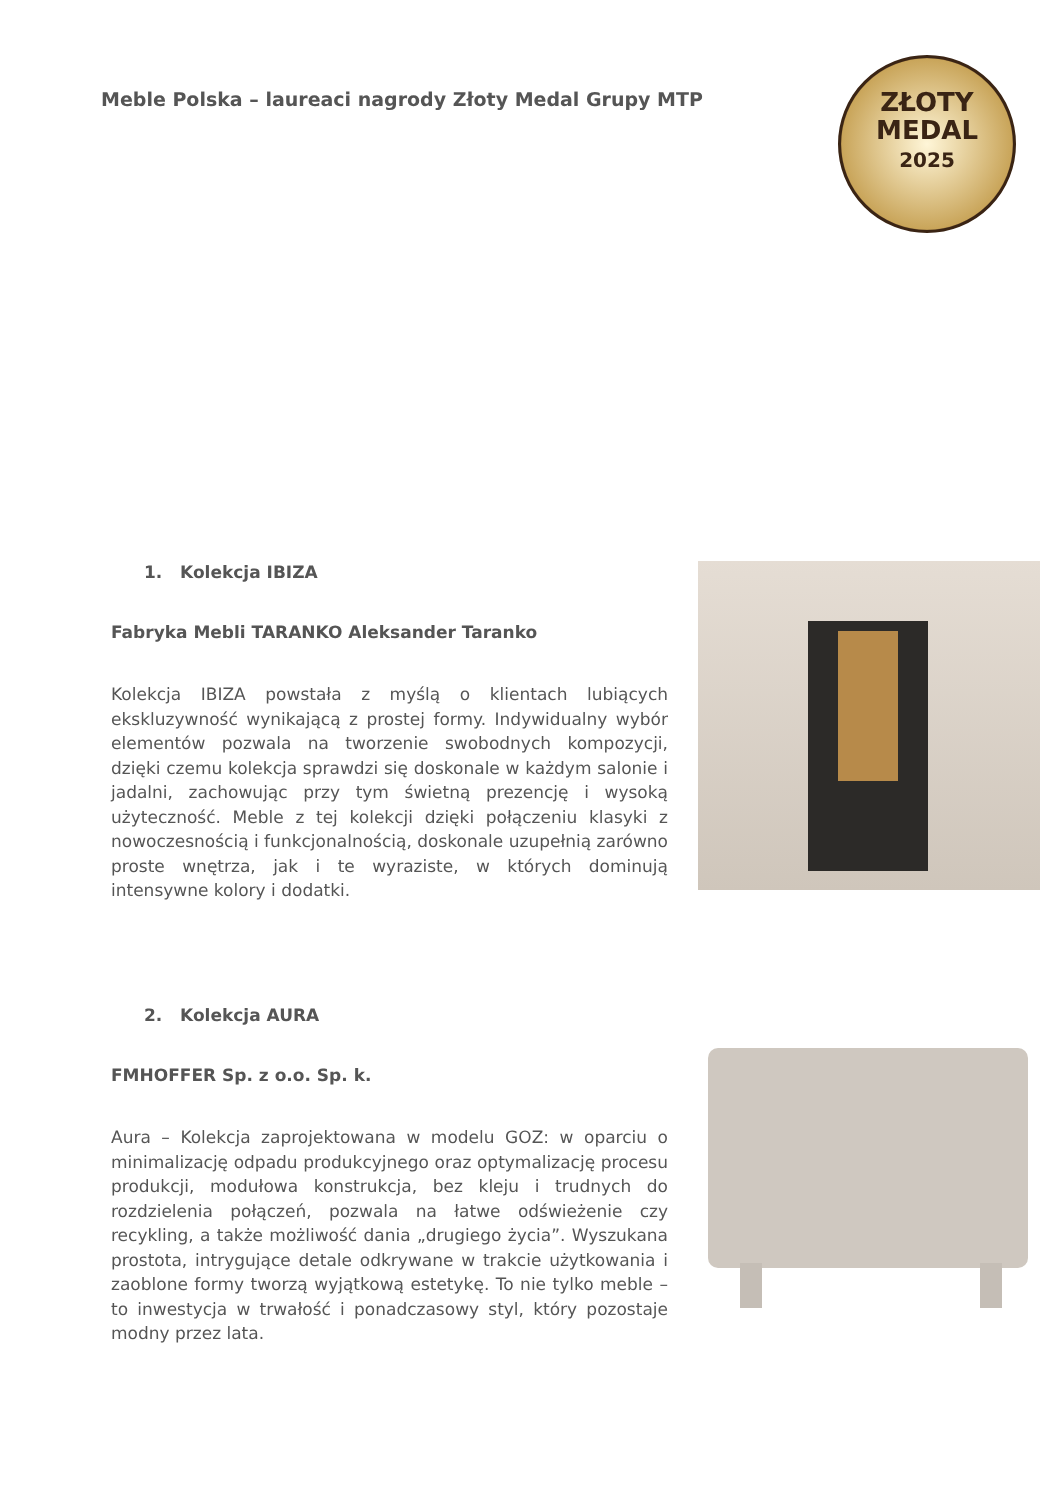Meble Polska – laureaci nagrody Złoty Medal Grupy MTP
ZŁOTY
MEDAL
2025
1. Kolekcja IBIZA
Fabryka Mebli TARANKO Aleksander Taranko
Kolekcja IBIZA powstała z myślą o klientach lubiących ekskluzywność wynikającą z prostej formy. Indywidualny wybór elementów pozwala na tworzenie swobodnych kompozycji, dzięki czemu kolekcja sprawdzi się doskonale w każdym salonie i jadalni, zachowując przy tym świetną prezencję i wysoką użyteczność. Meble z tej kolekcji dzięki połączeniu klasyki z nowoczesnością i funkcjonalnością, doskonale uzupełnią zarówno proste wnętrza, jak i te wyraziste, w których dominują intensywne kolory i dodatki.
2. Kolekcja AURA
FMHOFFER Sp. z o.o. Sp. k.
Aura – Kolekcja zaprojektowana w modelu GOZ: w oparciu o minimalizację odpadu produkcyjnego oraz optymalizację procesu produkcji, modułowa konstrukcja, bez kleju i trudnych do rozdzielenia połączeń, pozwala na łatwe odświeżenie czy recykling, a także możliwość dania „drugiego życia”. Wyszukana prostota, intrygujące detale odkrywane w trakcie użytkowania i zaoblone formy tworzą wyjątkową estetykę. To nie tylko meble – to inwestycja w trwałość i ponadczasowy styl, który pozostaje modny przez lata.